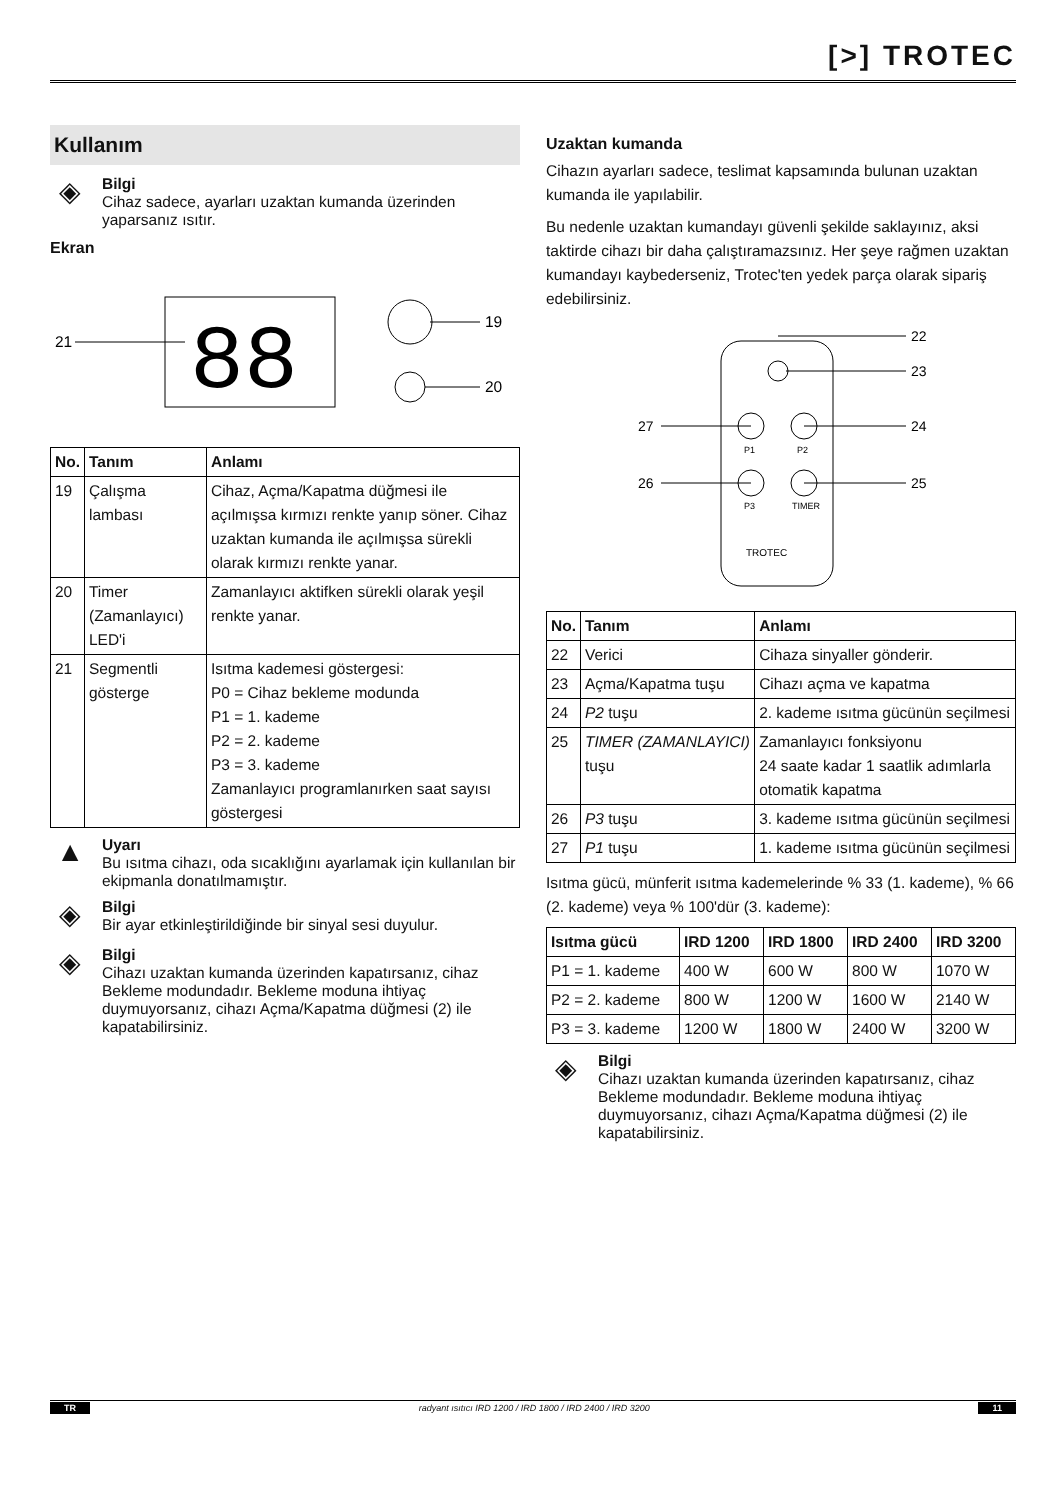[>] TROTEC
Kullanım
◈
Bilgi
Cihaz sadece, ayarları uzaktan kumanda üzerinden yaparsanız ısıtır.
Ekran
88
19
20
21
| No. | Tanım | Anlamı |
| --- | --- | --- |
| 19 | Çalışma lambası | Cihaz, Açma/Kapatma düğmesi ile açılmışsa kırmızı renkte yanıp söner. Cihaz uzaktan kumanda ile açılmışsa sürekli olarak kırmızı renkte yanar. |
| 20 | Timer (Zamanlayıcı) LED'i | Zamanlayıcı aktifken sürekli olarak yeşil renkte yanar. |
| 21 | Segmentli gösterge | Isıtma kademesi göstergesi: P0 = Cihaz bekleme modunda P1 = 1. kademe P2 = 2. kademe P3 = 3. kademe Zamanlayıcı programlanırken saat sayısı göstergesi |
▲
Uyarı
Bu ısıtma cihazı, oda sıcaklığını ayarlamak için kullanılan bir ekipmanla donatılmamıştır.
◈
Bilgi
Bir ayar etkinleştirildiğinde bir sinyal sesi duyulur.
◈
Bilgi
Cihazı uzaktan kumanda üzerinden kapatırsanız, cihaz Bekleme modundadır. Bekleme moduna ihtiyaç duymuyorsanız, cihazı Açma/Kapatma düğmesi (2) ile kapatabilirsiniz.
Uzaktan kumanda
Cihazın ayarları sadece, teslimat kapsamında bulunan uzaktan kumanda ile yapılabilir.
Bu nedenle uzaktan kumandayı güvenli şekilde saklayınız, aksi taktirde cihazı bir daha çalıştıramazsınız. Her şeye rağmen uzaktan kumandayı kaybederseniz, Trotec'ten yedek parça olarak sipariş edebilirsiniz.
P1
P2
P3
TIMER
TROTEC
22
23
24
25
27
26
| No. | Tanım | Anlamı |
| --- | --- | --- |
| 22 | Verici | Cihaza sinyaller gönderir. |
| 23 | Açma/Kapatma tuşu | Cihazı açma ve kapatma |
| 24 | P2 tuşu | 2. kademe ısıtma gücünün seçilmesi |
| 25 | TIMER (ZAMANLAYICI) tuşu | Zamanlayıcı fonksiyonu 24 saate kadar 1 saatlik adımlarla otomatik kapatma |
| 26 | P3 tuşu | 3. kademe ısıtma gücünün seçilmesi |
| 27 | P1 tuşu | 1. kademe ısıtma gücünün seçilmesi |
Isıtma gücü, münferit ısıtma kademelerinde % 33 (1. kademe), % 66 (2. kademe) veya % 100'dür (3. kademe):
| Isıtma gücü | IRD 1200 | IRD 1800 | IRD 2400 | IRD 3200 |
| --- | --- | --- | --- | --- |
| P1 = 1. kademe | 400 W | 600 W | 800 W | 1070 W |
| P2 = 2. kademe | 800 W | 1200 W | 1600 W | 2140 W |
| P3 = 3. kademe | 1200 W | 1800 W | 2400 W | 3200 W |
◈
Bilgi
Cihazı uzaktan kumanda üzerinden kapatırsanız, cihaz Bekleme modundadır. Bekleme moduna ihtiyaç duymuyorsanız, cihazı Açma/Kapatma düğmesi (2) ile kapatabilirsiniz.
TR radyant ısıtıcı IRD 1200 / IRD 1800 / IRD 2400 / IRD 3200 11